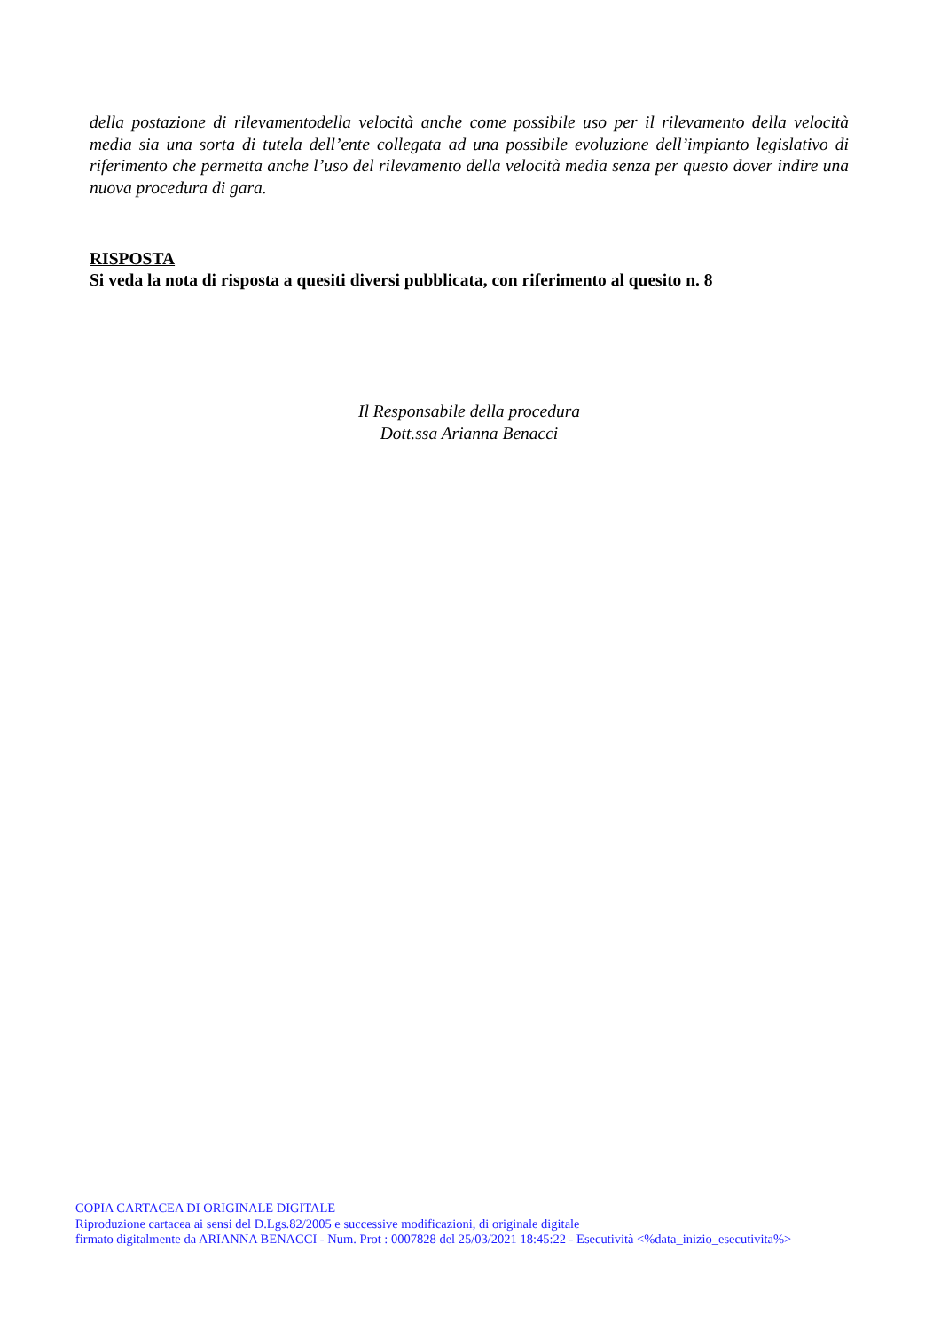della postazione di rilevamentodella velocità anche come possibile uso per il rilevamento della velocità media sia una sorta di tutela dell’ente collegata ad una possibile evoluzione dell’impianto legislativo di riferimento che permetta anche l’uso del rilevamento della velocità media senza per questo dover indire una nuova procedura di gara.
RISPOSTA
Si veda la nota di risposta a quesiti diversi pubblicata, con riferimento al quesito n. 8
Il Responsabile della procedura
Dott.ssa Arianna Benacci
COPIA CARTACEA DI ORIGINALE DIGITALE
Riproduzione cartacea ai sensi del D.Lgs.82/2005 e successive modificazioni, di originale digitale
firmato digitalmente da ARIANNA BENACCI - Num. Prot : 0007828 del 25/03/2021 18:45:22 - Esecutività <%data_inizio_esecutivita%>